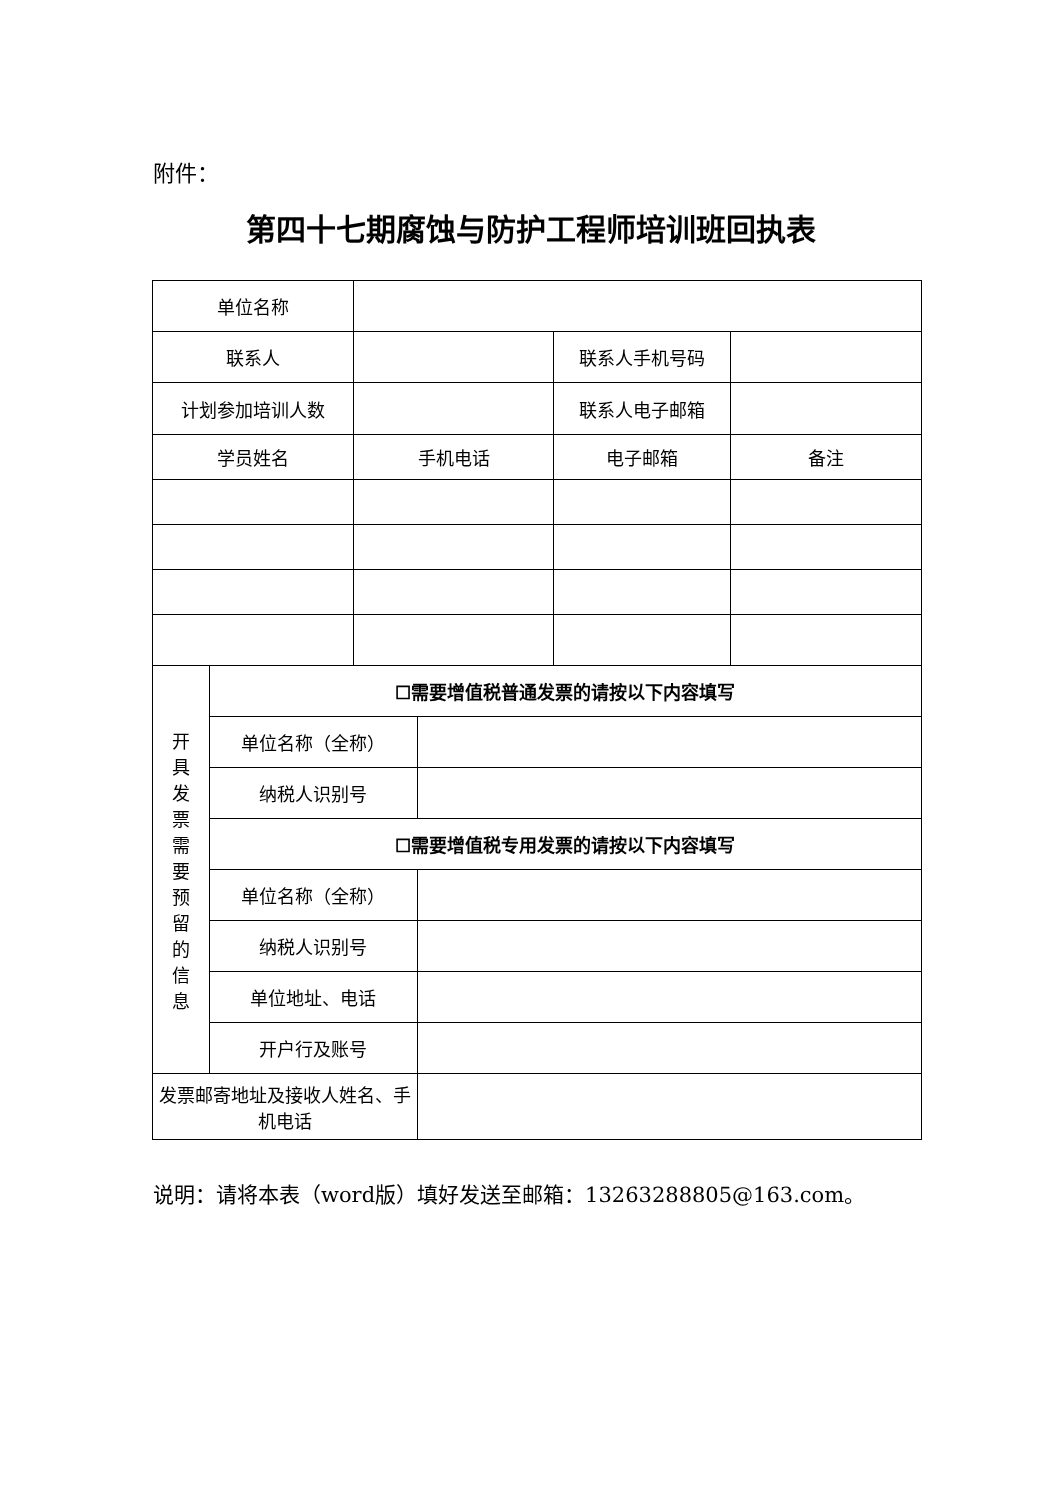附件：
第四十七期腐蚀与防护工程师培训班回执表
| 单位名称 | | | | | |
| 联系人 | | | | 联系人手机号码 | |
| 计划参加培训人数 | | | | 联系人电子邮箱 | |
| 学员姓名 | | 手机电话 | | 电子邮箱 | 备注 |
| 开 具 发 票 需 要 预 留 的 信 息 | ☐需要增值税普通发票的请按以下内容填写 | | | | |
| | 单位名称（全称） | | | | |
| | 纳税人识别号 | | | | |
| | ☐需要增值税专用发票的请按以下内容填写 | | | | |
| | 单位名称（全称） | | | | |
| | 纳税人识别号 | | | | |
| | 单位地址、电话 | | | | |
| | 开户行及账号 | | | | |
| 发票邮寄地址及接收人姓名、手机电话 | | | | | |
说明：请将本表（word版）填好发送至邮箱：13263288805@163.com。